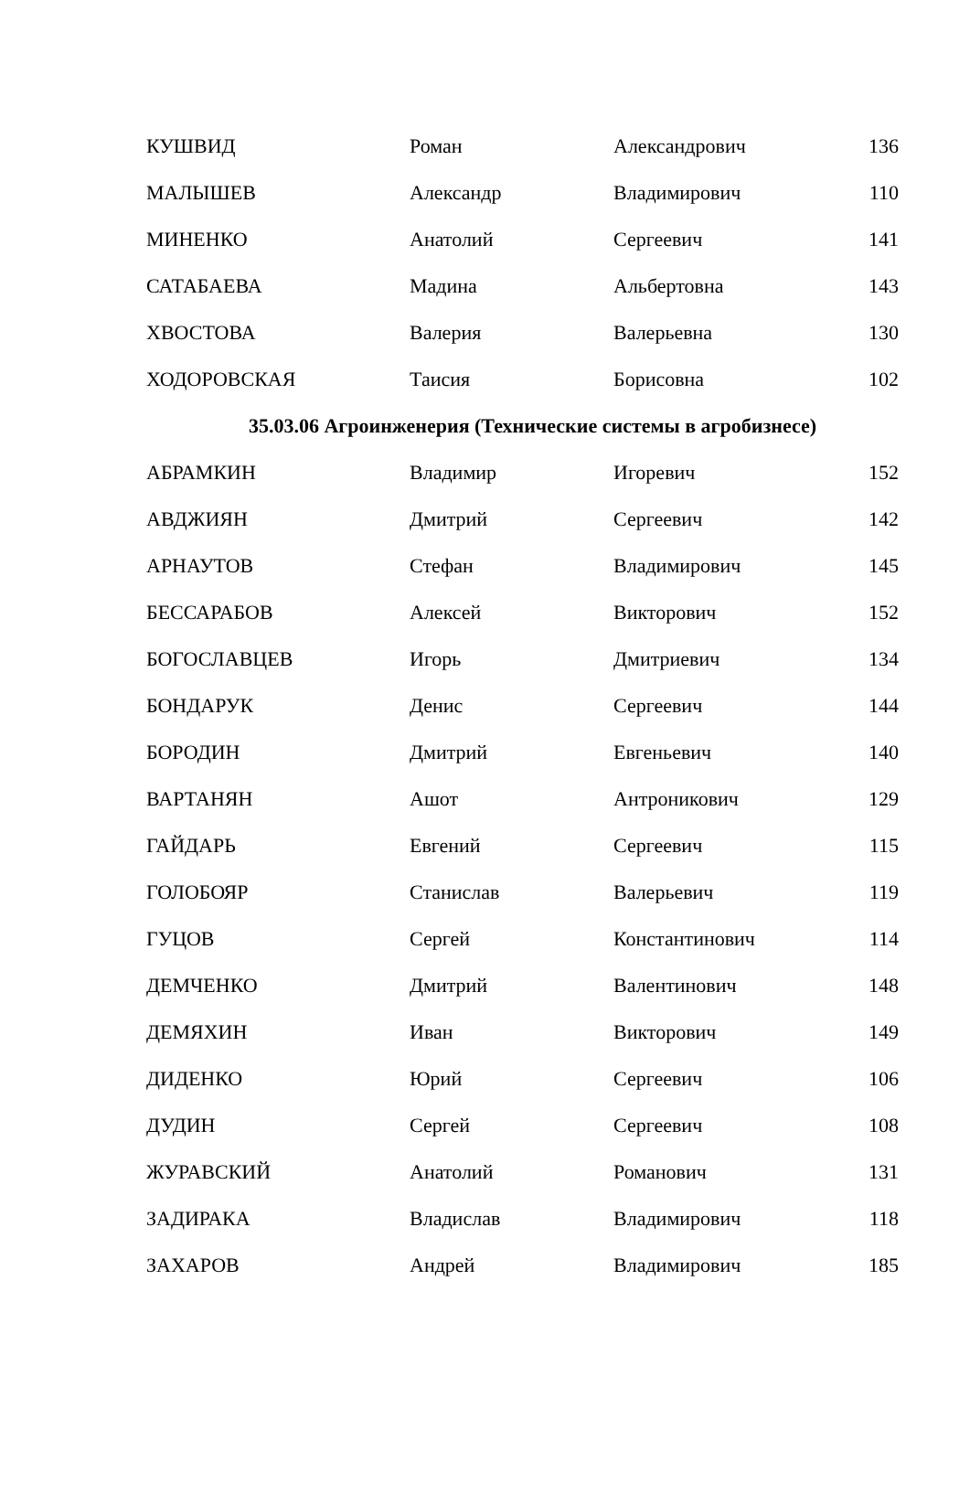| КУШВИД | Роман | Александрович | 136 |
| МАЛЫШЕВ | Александр | Владимирович | 110 |
| МИНЕНКО | Анатолий | Сергеевич | 141 |
| САТАБАЕВА | Мадина | Альбертовна | 143 |
| ХВОСТОВА | Валерия | Валерьевна | 130 |
| ХОДОРОВСКАЯ | Таисия | Борисовна | 102 |
| 35.03.06 Агроинженерия (Технические системы в агробизнесе) | | | |
| АБРАМКИН | Владимир | Игоревич | 152 |
| АВДЖИЯН | Дмитрий | Сергеевич | 142 |
| АРНАУТОВ | Стефан | Владимирович | 145 |
| БЕССАРАБОВ | Алексей | Викторович | 152 |
| БОГОСЛАВЦЕВ | Игорь | Дмитриевич | 134 |
| БОНДАРУК | Денис | Сергеевич | 144 |
| БОРОДИН | Дмитрий | Евгеньевич | 140 |
| ВАРТАНЯН | Ашот | Антроникович | 129 |
| ГАЙДАРЬ | Евгений | Сергеевич | 115 |
| ГОЛОБОЯР | Станислав | Валерьевич | 119 |
| ГУЦОВ | Сергей | Константинович | 114 |
| ДЕМЧЕНКО | Дмитрий | Валентинович | 148 |
| ДЕМЯХИН | Иван | Викторович | 149 |
| ДИДЕНКО | Юрий | Сергеевич | 106 |
| ДУДИН | Сергей | Сергеевич | 108 |
| ЖУРАВСКИЙ | Анатолий | Романович | 131 |
| ЗАДИРАКА | Владислав | Владимирович | 118 |
| ЗАХАРОВ | Андрей | Владимирович | 185 |